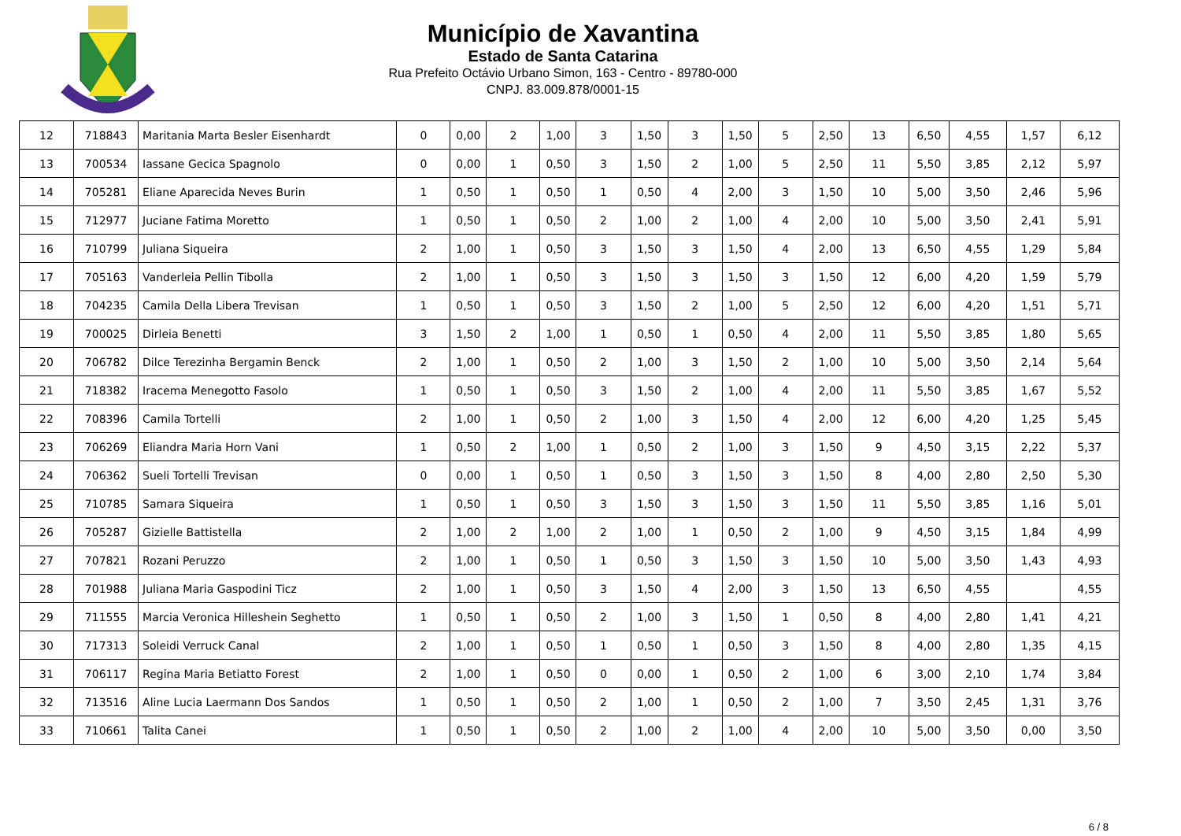Município de Xavantina
Estado de Santa Catarina
Rua Prefeito Octávio Urbano Simon, 163 - Centro - 89780-000
CNPJ. 83.009.878/0001-15
| 12 | 718843 | Maritania Marta Besler Eisenhardt | 0 | 0,00 | 2 | 1,00 | 3 | 1,50 | 3 | 1,50 | 5 | 2,50 | 13 | 6,50 | 4,55 | 1,57 | 6,12 |
| 13 | 700534 | Iassane Gecica Spagnolo | 0 | 0,00 | 1 | 0,50 | 3 | 1,50 | 2 | 1,00 | 5 | 2,50 | 11 | 5,50 | 3,85 | 2,12 | 5,97 |
| 14 | 705281 | Eliane Aparecida Neves Burin | 1 | 0,50 | 1 | 0,50 | 1 | 0,50 | 4 | 2,00 | 3 | 1,50 | 10 | 5,00 | 3,50 | 2,46 | 5,96 |
| 15 | 712977 | Juciane Fatima Moretto | 1 | 0,50 | 1 | 0,50 | 2 | 1,00 | 2 | 1,00 | 4 | 2,00 | 10 | 5,00 | 3,50 | 2,41 | 5,91 |
| 16 | 710799 | Juliana Siqueira | 2 | 1,00 | 1 | 0,50 | 3 | 1,50 | 3 | 1,50 | 4 | 2,00 | 13 | 6,50 | 4,55 | 1,29 | 5,84 |
| 17 | 705163 | Vanderleia Pellin Tibolla | 2 | 1,00 | 1 | 0,50 | 3 | 1,50 | 3 | 1,50 | 3 | 1,50 | 12 | 6,00 | 4,20 | 1,59 | 5,79 |
| 18 | 704235 | Camila Della Libera Trevisan | 1 | 0,50 | 1 | 0,50 | 3 | 1,50 | 2 | 1,00 | 5 | 2,50 | 12 | 6,00 | 4,20 | 1,51 | 5,71 |
| 19 | 700025 | Dirleia Benetti | 3 | 1,50 | 2 | 1,00 | 1 | 0,50 | 1 | 0,50 | 4 | 2,00 | 11 | 5,50 | 3,85 | 1,80 | 5,65 |
| 20 | 706782 | Dilce Terezinha Bergamin Benck | 2 | 1,00 | 1 | 0,50 | 2 | 1,00 | 3 | 1,50 | 2 | 1,00 | 10 | 5,00 | 3,50 | 2,14 | 5,64 |
| 21 | 718382 | Iracema Menegotto Fasolo | 1 | 0,50 | 1 | 0,50 | 3 | 1,50 | 2 | 1,00 | 4 | 2,00 | 11 | 5,50 | 3,85 | 1,67 | 5,52 |
| 22 | 708396 | Camila Tortelli | 2 | 1,00 | 1 | 0,50 | 2 | 1,00 | 3 | 1,50 | 4 | 2,00 | 12 | 6,00 | 4,20 | 1,25 | 5,45 |
| 23 | 706269 | Eliandra Maria Horn Vani | 1 | 0,50 | 2 | 1,00 | 1 | 0,50 | 2 | 1,00 | 3 | 1,50 | 9 | 4,50 | 3,15 | 2,22 | 5,37 |
| 24 | 706362 | Sueli Tortelli Trevisan | 0 | 0,00 | 1 | 0,50 | 1 | 0,50 | 3 | 1,50 | 3 | 1,50 | 8 | 4,00 | 2,80 | 2,50 | 5,30 |
| 25 | 710785 | Samara Siqueira | 1 | 0,50 | 1 | 0,50 | 3 | 1,50 | 3 | 1,50 | 3 | 1,50 | 11 | 5,50 | 3,85 | 1,16 | 5,01 |
| 26 | 705287 | Gizielle Battistella | 2 | 1,00 | 2 | 1,00 | 2 | 1,00 | 1 | 0,50 | 2 | 1,00 | 9 | 4,50 | 3,15 | 1,84 | 4,99 |
| 27 | 707821 | Rozani Peruzzo | 2 | 1,00 | 1 | 0,50 | 1 | 0,50 | 3 | 1,50 | 3 | 1,50 | 10 | 5,00 | 3,50 | 1,43 | 4,93 |
| 28 | 701988 | Juliana Maria Gaspodini Ticz | 2 | 1,00 | 1 | 0,50 | 3 | 1,50 | 4 | 2,00 | 3 | 1,50 | 13 | 6,50 | 4,55 | | 4,55 |
| 29 | 711555 | Marcia Veronica Hilleshein Seghetto | 1 | 0,50 | 1 | 0,50 | 2 | 1,00 | 3 | 1,50 | 1 | 0,50 | 8 | 4,00 | 2,80 | 1,41 | 4,21 |
| 30 | 717313 | Soleidi Verruck Canal | 2 | 1,00 | 1 | 0,50 | 1 | 0,50 | 1 | 0,50 | 3 | 1,50 | 8 | 4,00 | 2,80 | 1,35 | 4,15 |
| 31 | 706117 | Regina Maria Betiatto Forest | 2 | 1,00 | 1 | 0,50 | 0 | 0,00 | 1 | 0,50 | 2 | 1,00 | 6 | 3,00 | 2,10 | 1,74 | 3,84 |
| 32 | 713516 | Aline Lucia Laermann Dos Sandos | 1 | 0,50 | 1 | 0,50 | 2 | 1,00 | 1 | 0,50 | 2 | 1,00 | 7 | 3,50 | 2,45 | 1,31 | 3,76 |
| 33 | 710661 | Talita Canei | 1 | 0,50 | 1 | 0,50 | 2 | 1,00 | 2 | 1,00 | 4 | 2,00 | 10 | 5,00 | 3,50 | 0,00 | 3,50 |
6 / 8